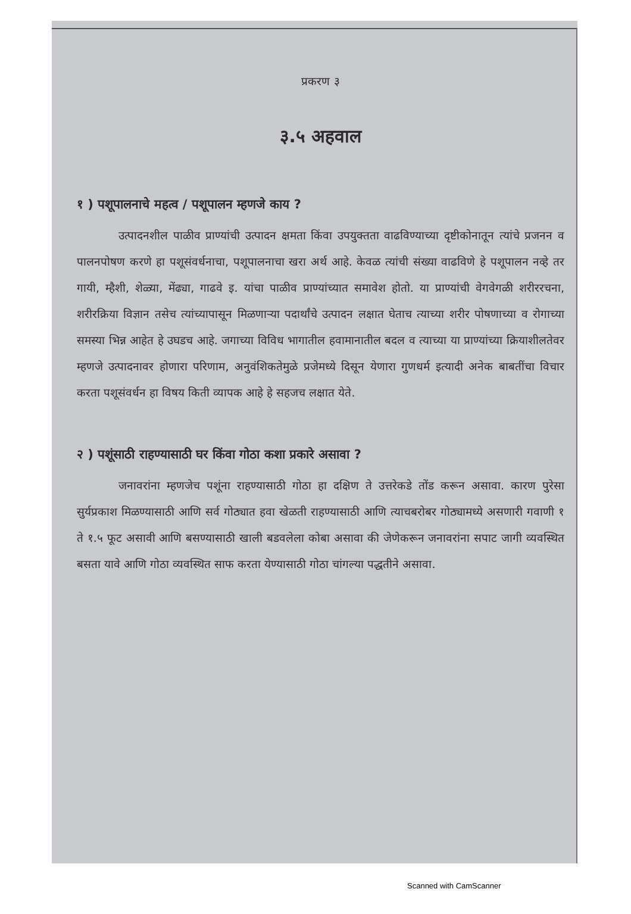प्रकरण ३
३.५ अहवाल
१ ) पशूपालनाचे महत्व / पशूपालन म्हणजे काय ?
उत्पादनशील पाळीव प्राण्यांची उत्पादन क्षमता किंवा उपयुक्तता वाढविण्याच्या दृष्टीकोनातून त्यांचे प्रजनन व पालनपोषण करणे हा पशूसंवर्धनाचा, पशूपालनाचा खरा अर्थ आहे. केवळ त्यांची संख्या वाढविणे हे पशूपालन नव्हे तर गायी, म्हैशी, शेळ्या, मेंढ्या, गाढवे इ. यांचा पाळीव प्राण्यांच्यात समावेश होतो. या प्राण्यांची वेगवेगळी शरीररचना, शरीरक्रिया विज्ञान तसेच त्यांच्यापासून मिळणाऱ्या पदार्थांचे उत्पादन लक्षात घेताच त्याच्या शरीर पोषणाच्या व रोगाच्या समस्या भिन्न आहेत हे उघडच आहे. जगाच्या विविध भागातील हवामानातील बदल व त्याच्या या प्राण्यांच्या क्रियाशीलतेवर म्हणजे उत्पादनावर होणारा परिणाम, अनुवंशिकतेमुळे प्रजेमध्ये दिसून येणारा गुणधर्म इत्यादी अनेक बाबतींचा विचार करता पशूसंवर्धन हा विषय किती व्यापक आहे हे सहजच लक्षात येते.
२ ) पशूंसाठी राहण्यासाठी घर किंवा गोठा कशा प्रकारे असावा ?
जनावरांना म्हणजेच पशूंना राहण्यासाठी गोठा हा दक्षिण ते उत्तरेकडे तोंड करून असावा. कारण पुरेसा सुर्यप्रकाश मिळण्यासाठी आणि सर्व गोठ्यात हवा खेळती राहण्यासाठी आणि त्याचबरोबर गोठ्यामध्ये असणारी गवाणी १ ते १.५ फूट असावी आणि बसण्यासाठी खाली बडवलेला कोबा असावा की जेणेकरून जनावरांना सपाट जागी व्यवस्थित बसता यावे आणि गोठा व्यवस्थित साफ करता येण्यासाठी गोठा चांगल्या पद्धतीने असावा.
Scanned with CamScanner